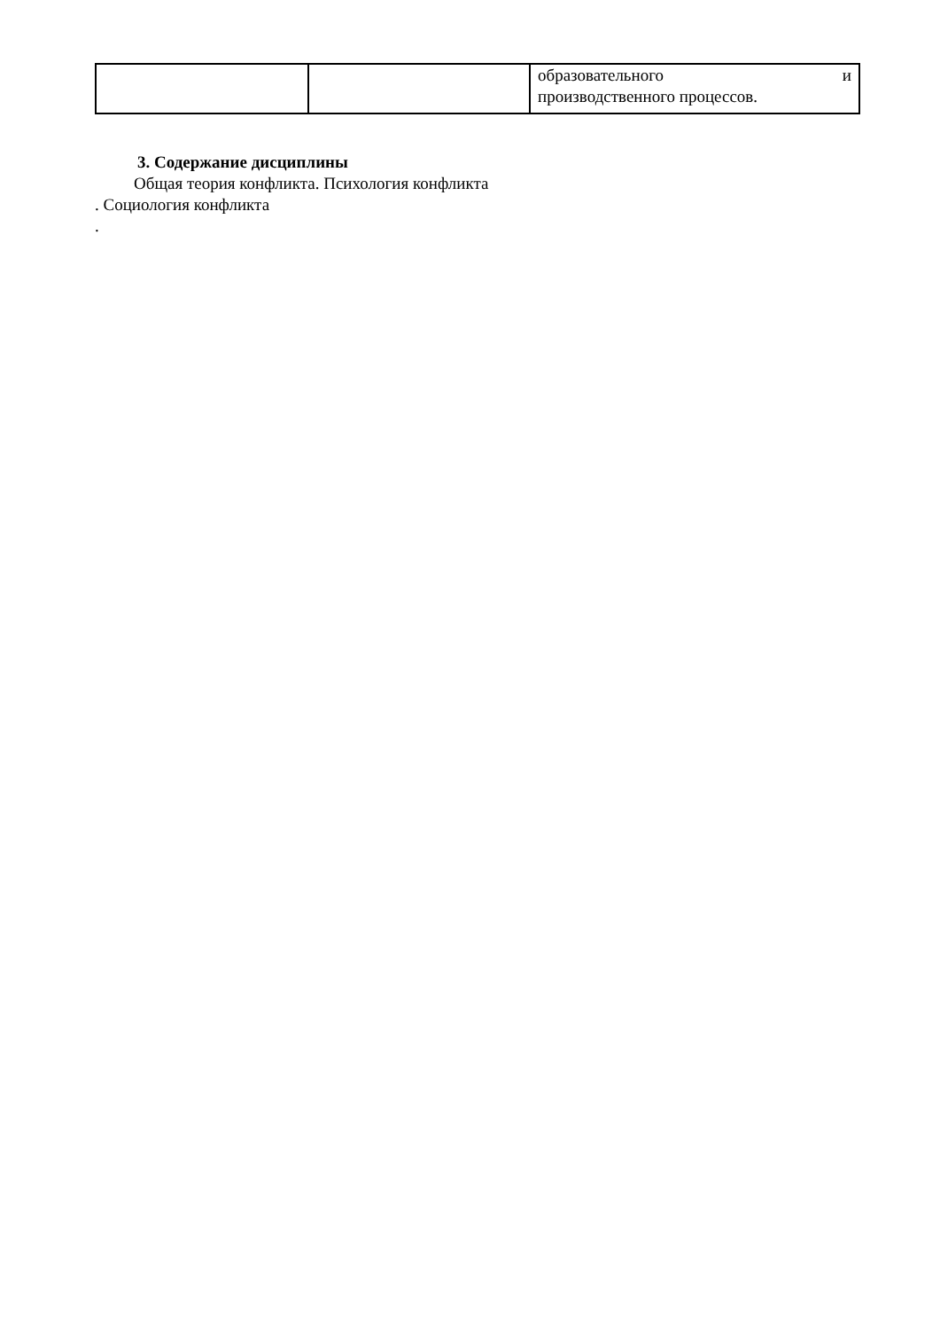| | | образовательного и производственного процессов. |
3. Содержание дисциплины
Общая теория конфликта. Психология конфликта
. Социология конфликта
.